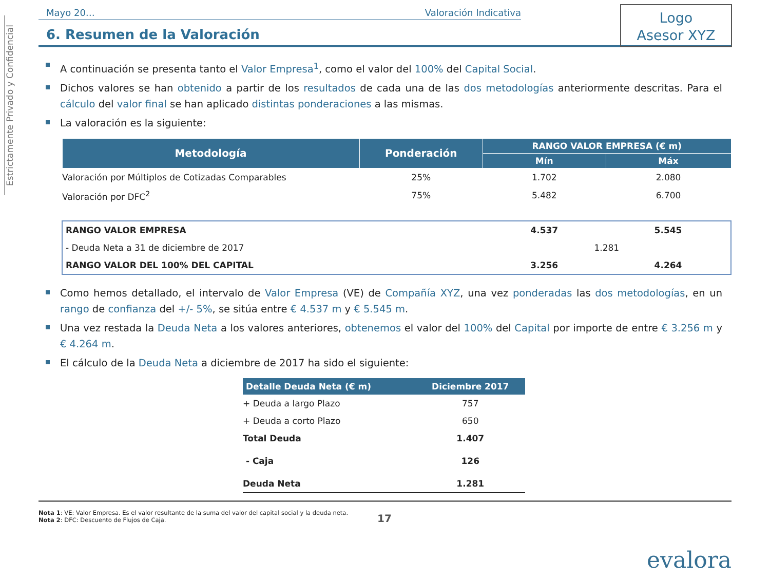Estrictamente Privado y Confidencial
Logo
Asesor XYZ
Mayo 20… Valoración Indicativa
6. Resumen de la Valoración
A continuación se presenta tanto el Valor Empresa<sup>1</sup>, como el valor del 100% del Capital Social.
Dichos valores se han obtenido a partir de los resultados de cada una de las dos metodologías anteriormente descritas. Para el cálculo del valor final se han aplicado distintas ponderaciones a las mismas.
La valoración es la siguiente:
| Metodología | Ponderación | RANGO VALOR EMPRESA (€ m) | |
| --- | --- | --- | --- |
| | | Mín | Máx |
| Valoración por Múltiplos de Cotizadas Comparables | 25% | 1.702 | 2.080 |
| Valoración por DFC<sup>2</sup> | 75% | 5.482 | 6.700 |
| RANGO VALOR EMPRESA | | 4.537 | 5.545 |
| - Deuda Neta a 31 de diciembre de 2017 | | 1.281 | |
| RANGO VALOR DEL 100% DEL CAPITAL | | 3.256 | 4.264 |
Como hemos detallado, el intervalo de Valor Empresa (VE) de Compañía XYZ, una vez ponderadas las dos metodologías, en un rango de confianza del +/- 5%, se sitúa entre € 4.537 m y € 5.545 m.
Una vez restada la Deuda Neta a los valores anteriores, obtenemos el valor del 100% del Capital por importe de entre € 3.256 m y € 4.264 m.
El cálculo de la Deuda Neta a diciembre de 2017 ha sido el siguiente:
| Detalle Deuda Neta (€ m) | Diciembre 2017 |
| --- | --- |
| + Deuda a largo Plazo | 757 |
| + Deuda a corto Plazo | 650 |
| Total Deuda | 1.407 |
| - Caja | 126 |
| Deuda Neta | 1.281 |
Nota 1: VE: Valor Empresa. Es el valor resultante de la suma del valor del capital social y la deuda neta.
Nota 2: DFC: Descuento de Flujos de Caja.
17
evalora